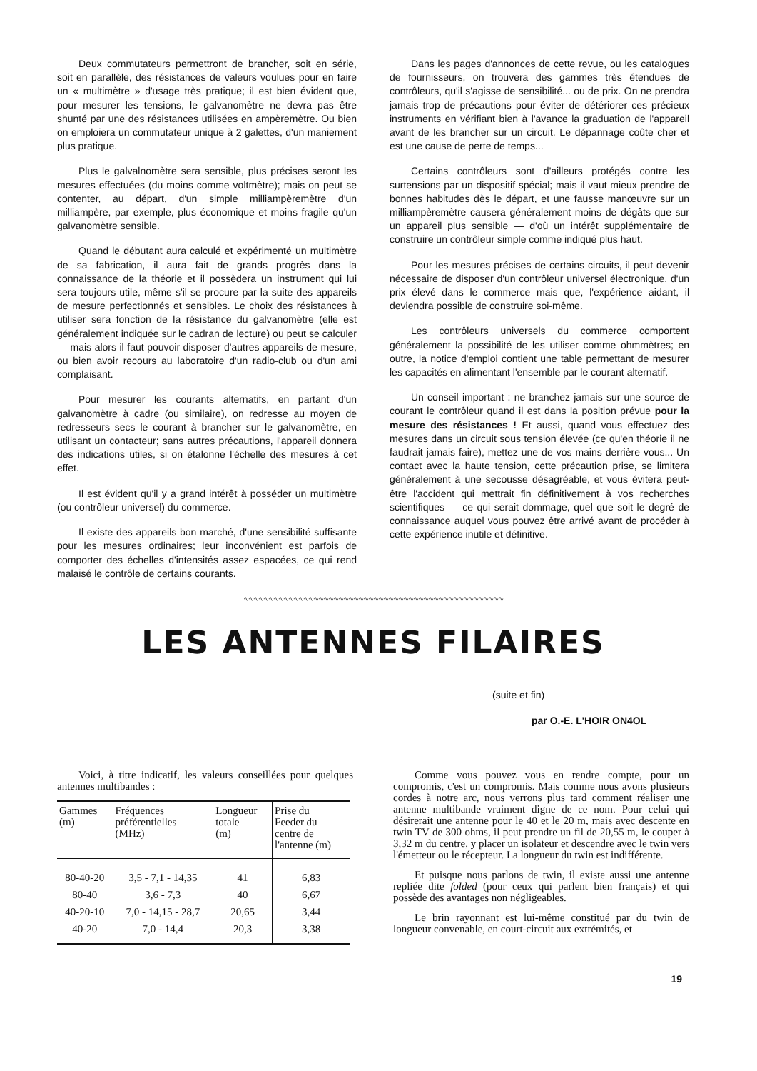Deux commutateurs permettront de brancher, soit en série, soit en parallèle, des résistances de valeurs voulues pour en faire un « multimètre » d'usage très pratique; il est bien évident que, pour mesurer les tensions, le galvanomètre ne devra pas être shunté par une des résistances utilisées en ampèremètre. Ou bien on emploiera un commutateur unique à 2 galettes, d'un maniement plus pratique.
Plus le galvalnomètre sera sensible, plus précises seront les mesures effectuées (du moins comme voltmètre); mais on peut se contenter, au départ, d'un simple milliampèremètre d'un milliampère, par exemple, plus économique et moins fragile qu'un galvanomètre sensible.
Quand le débutant aura calculé et expérimenté un multimètre de sa fabrication, il aura fait de grands progrès dans la connaissance de la théorie et il possèdera un instrument qui lui sera toujours utile, même s'il se procure par la suite des appareils de mesure perfectionnés et sensibles. Le choix des résistances à utiliser sera fonction de la résistance du galvanomètre (elle est généralement indiquée sur le cadran de lecture) ou peut se calculer — mais alors il faut pouvoir disposer d'autres appareils de mesure, ou bien avoir recours au laboratoire d'un radio-club ou d'un ami complaisant.
Pour mesurer les courants alternatifs, en partant d'un galvanomètre à cadre (ou similaire), on redresse au moyen de redresseurs secs le courant à brancher sur le galvanomètre, en utilisant un contacteur; sans autres précautions, l'appareil donnera des indications utiles, si on étalonne l'échelle des mesures à cet effet.
Il est évident qu'il y a grand intérêt à posséder un multimètre (ou contrôleur universel) du commerce.
Il existe des appareils bon marché, d'une sensibilité suffisante pour les mesures ordinaires; leur inconvénient est parfois de comporter des échelles d'intensités assez espacées, ce qui rend malaisé le contrôle de certains courants.
Dans les pages d'annonces de cette revue, ou les catalogues de fournisseurs, on trouvera des gammes très étendues de contrôleurs, qu'il s'agisse de sensibilité... ou de prix. On ne prendra jamais trop de précautions pour éviter de détériorer ces précieux instruments en vérifiant bien à l'avance la graduation de l'appareil avant de les brancher sur un circuit. Le dépannage coûte cher et est une cause de perte de temps...
Certains contrôleurs sont d'ailleurs protégés contre les surtensions par un dispositif spécial; mais il vaut mieux prendre de bonnes habitudes dès le départ, et une fausse manœuvre sur un milliampèremètre causera généralement moins de dégâts que sur un appareil plus sensible — d'où un intérêt supplémentaire de construire un contrôleur simple comme indiqué plus haut.
Pour les mesures précises de certains circuits, il peut devenir nécessaire de disposer d'un contrôleur universel électronique, d'un prix élevé dans le commerce mais que, l'expérience aidant, il deviendra possible de construire soi-même.
Les contrôleurs universels du commerce comportent généralement la possibilité de les utiliser comme ohmmètres; en outre, la notice d'emploi contient une table permettant de mesurer les capacités en alimentant l'ensemble par le courant alternatif.
Un conseil important : ne branchez jamais sur une source de courant le contrôleur quand il est dans la position prévue pour la mesure des résistances ! Et aussi, quand vous effectuez des mesures dans un circuit sous tension élevée (ce qu'en théorie il ne faudrait jamais faire), mettez une de vos mains derrière vous... Un contact avec la haute tension, cette précaution prise, se limitera généralement à une secousse désagréable, et vous évitera peut-être l'accident qui mettrait fin définitivement à vos recherches scientifiques — ce qui serait dommage, quel que soit le degré de connaissance auquel vous pouvez être arrivé avant de procéder à cette expérience inutile et définitive.
∿∿∿∿∿∿∿∿∿∿∿∿∿∿∿∿∿∿∿∿∿∿∿∿∿∿∿∿∿∿∿∿∿∿∿∿∿∿∿∿∿∿∿∿∿∿∿∿∿∿∿∿
LES ANTENNES FILAIRES
(suite et fin)
par O.-E. L'HOIR ON4OL
Voici, à titre indicatif, les valeurs conseillées pour quelques antennes multibandes :
| Gammes (m) | Fréquences préférentielles (MHz) | Longueur totale (m) | Prise du Feeder du centre de l'antenne (m) |
| --- | --- | --- | --- |
| 80-40-20 | 3,5 - 7,1 - 14,35 | 41 | 6,83 |
| 80-40 | 3,6 - 7,3 | 40 | 6,67 |
| 40-20-10 | 7,0 - 14,15 - 28,7 | 20,65 | 3,44 |
| 40-20 | 7,0 - 14,4 | 20,3 | 3,38 |
Comme vous pouvez vous en rendre compte, pour un compromis, c'est un compromis. Mais comme nous avons plusieurs cordes à notre arc, nous verrons plus tard comment réaliser une antenne multibande vraiment digne de ce nom. Pour celui qui désirerait une antenne pour le 40 et le 20 m, mais avec descente en twin TV de 300 ohms, il peut prendre un fil de 20,55 m, le couper à 3,32 m du centre, y placer un isolateur et descendre avec le twin vers l'émetteur ou le récepteur. La longueur du twin est indifférente.
Et puisque nous parlons de twin, il existe aussi une antenne repliée dite folded (pour ceux qui parlent bien français) et qui possède des avantages non négligeables.
Le brin rayonnant est lui-même constitué par du twin de longueur convenable, en court-circuit aux extrémités, et
19